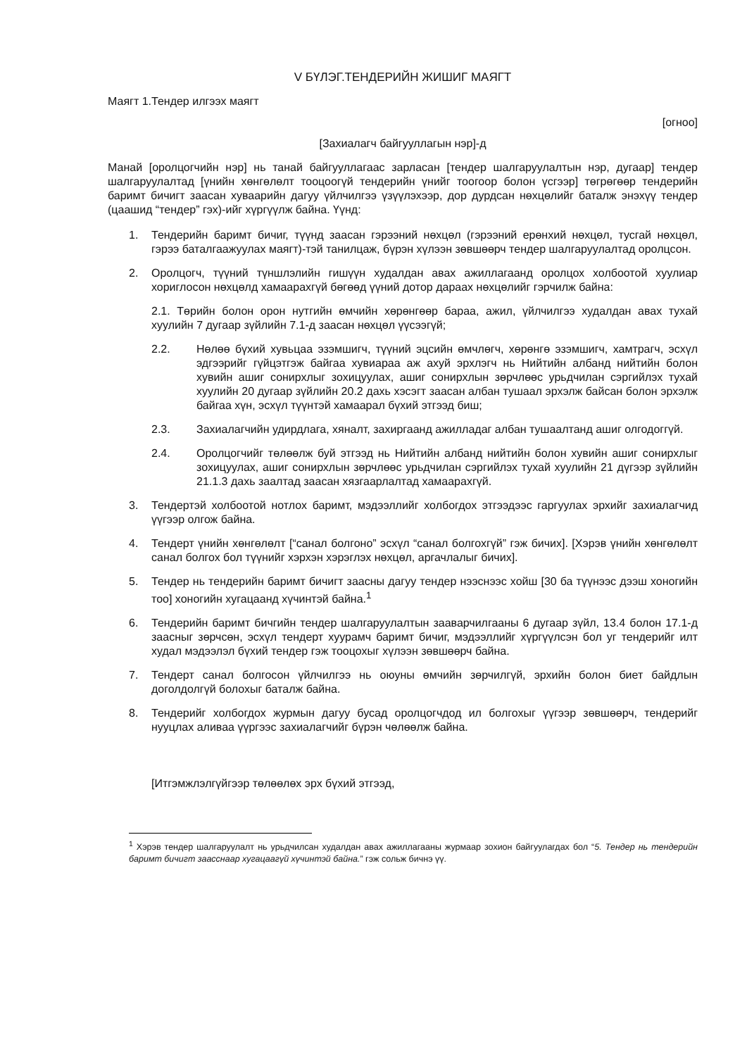V БҮЛЭГ.ТЕНДЕРИЙН ЖИШИГ МАЯГТ
Маягт 1.Тендер илгээх маягт
[огноо]
[Захиалагч байгууллагын нэр]-д
Манай [оролцогчийн нэр] нь танай байгууллагаас зарласан [тендер шалгаруулалтын нэр, дугаар] тендер шалгаруулалтад [үнийн хөнгөлөлт тооцоогүй тендерийн үнийг тоогоор болон үсгээр] төгрөгөөр тендерийн баримт бичигт заасан хуваарийн дагуу үйлчилгээ үзүүлэхээр, дор дурдсан нөхцөлийг баталж энэхүү тендер (цаашид “тендер” гэх)-ийг хүргүүлж байна. Үүнд:
1. Тендерийн баримт бичиг, түүнд заасан гэрээний нөхцөл (гэрээний ерөнхий нөхцөл, тусгай нөхцөл, гэрээ баталгаажуулах маягт)-тэй танилцаж, бүрэн хүлээн зөвшөөрч тендер шалгаруулалтад оролцсон.
2. Оролцогч, түүний түншлэлийн гишүүн худалдан авах ажиллагаанд оролцох холбоотой хуулиар хориглосон нөхцөлд хамаарахгүй бөгөөд үүний дотор дараах нөхцөлийг гэрчилж байна:
2.1. Төрийн болон орон нутгийн өмчийн хөрөнгөөр бараа, ажил, үйлчилгээ худалдан авах тухай хуулийн 7 дугаар зүйлийн 7.1-д заасан нөхцөл үүсээгүй;
2.2. Нөлөө бүхий хувьцаа эзэмшигч, түүний эцсийн өмчлөгч, хөрөнгө эзэмшигч, хамтрагч, эсхүл эдгээрийг гүйцэтгэж байгаа хувиараа аж ахуй эрхлэгч нь Нийтийн албанд нийтийн болон хувийн ашиг сонирхлыг зохицуулах, ашиг сонирхлын зөрчлөөс урьдчилан сэргийлэх тухай хуулийн 20 дугаар зүйлийн 20.2 дахь хэсэгт заасан албан тушаал эрхэлж байсан болон эрхэлж байгаа хүн, эсхүл түүнтэй хамаарал бүхий этгээд биш;
2.3. Захиалагчийн удирдлага, хяналт, захиргаанд ажилладаг албан тушаалтанд ашиг олгодоггүй.
2.4. Оролцогчийг төлөөлж буй этгээд нь Нийтийн албанд нийтийн болон хувийн ашиг сонирхлыг зохицуулах, ашиг сонирхлын зөрчлөөс урьдчилан сэргийлэх тухай хуулийн 21 дүгээр зүйлийн 21.1.3 дахь заалтад заасан хязгаарлалтад хамаарахгүй.
3. Тендертэй холбоотой нотлох баримт, мэдээллийг холбогдох этгээдээс гаргуулах эрхийг захиалагчид үүгээр олгож байна.
4. Тендерт үнийн хөнгөлөлт [“санал болгоно” эсхүл “санал болгохгүй” гэж бичих]. [Хэрэв үнийн хөнгөлөлт санал болгох бол түүнийг хэрхэн хэрэглэх нөхцөл, аргачлалыг бичих].
5. Тендер нь тендерийн баримт бичигт заасны дагуу тендер нээснээс хойш [30 ба түүнээс дээш хоногийн тоо] хоногийн хугацаанд хүчинтэй байна.<sup>1</sup>
6. Тендерийн баримт бичгийн тендер шалгаруулалтын зааварчилгааны 6 дугаар зүйл, 13.4 болон 17.1-д заасныг зөрчсөн, эсхүл тендерт хуурамч баримт бичиг, мэдээллийг хүргүүлсэн бол уг тендерийг илт худал мэдээлэл бүхий тендер гэж тооцохыг хүлээн зөвшөөрч байна.
7. Тендерт санал болгосон үйлчилгээ нь оюуны өмчийн зөрчилгүй, эрхийн болон биет байдлын доголдолгүй болохыг баталж байна.
8. Тендерийг холбогдох журмын дагуу бусад оролцогчдод ил болгохыг үүгээр зөвшөөрч, тендерийг нууцлах аливаа үүргээс захиалагчийг бүрэн чөлөөлж байна.
[Итгэмжлэлгүйгээр төлөөлөх эрх бүхий этгээд,
<sup>1</sup> Хэрэв тендер шалгаруулалт нь урьдчилсан худалдан авах ажиллагааны журмаар зохион байгуулагдах бол “5. Тендер нь тендерийн баримт бичигт заасснаар хугацаагүй хүчинтэй байна.” гэж сольж бичнэ үү.